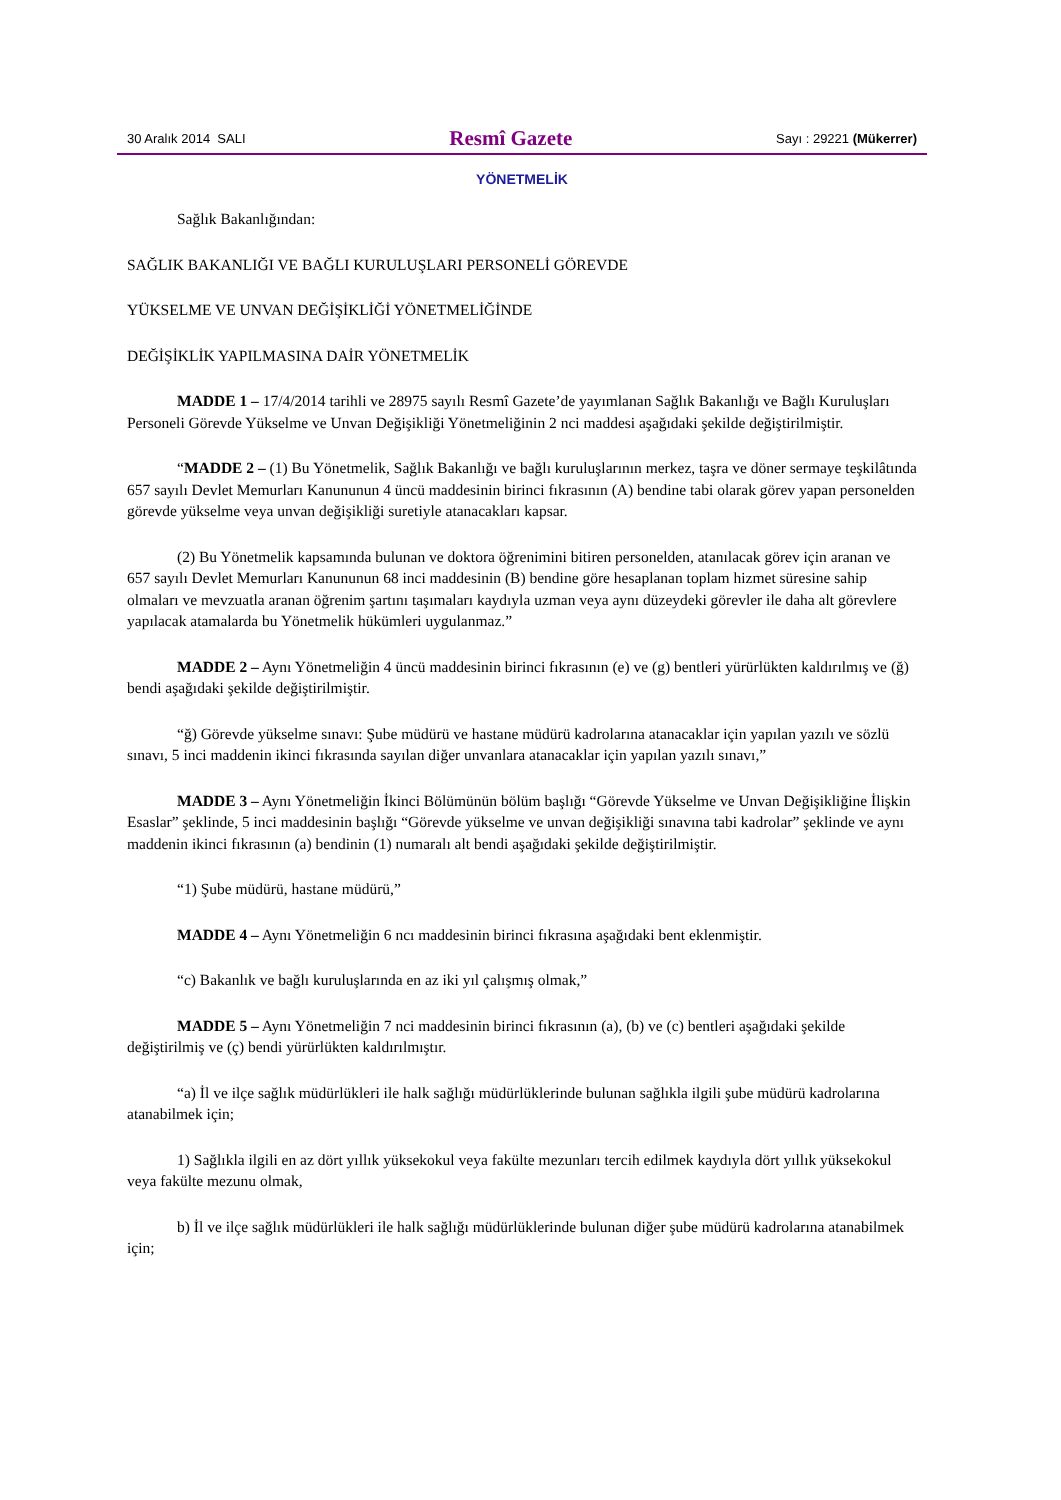30 Aralık 2014 SALI Resmî Gazete Sayı : 29221 (Mükerrer)
YÖNETMELİK
Sağlık Bakanlığından:
SAĞLIK BAKANLIĞI VE BAĞLI KURULUŞLARI PERSONELİ GÖREVDE
YÜKSELME VE UNVAN DEĞİŞİKLİĞİ YÖNETMELİĞİNDE
DEĞİŞİKLİK YAPILMASINA DAİR YÖNETMELİK
MADDE 1 – 17/4/2014 tarihli ve 28975 sayılı Resmî Gazete’de yayımlanan Sağlık Bakanlığı ve Bağlı Kuruluşları Personeli Görevde Yükselme ve Unvan Değişikliği Yönetmeliğinin 2 nci maddesi aşağıdaki şekilde değiştirilmiştir.
“MADDE 2 – (1) Bu Yönetmelik, Sağlık Bakanlığı ve bağlı kuruluşlarının merkez, taşra ve döner sermaye teşkilâtında 657 sayılı Devlet Memurları Kanununun 4 üncü maddesinin birinci fıkrasının (A) bendine tabi olarak görev yapan personelden görevde yükselme veya unvan değişikliği suretiyle atanacakları kapsar.
(2) Bu Yönetmelik kapsamında bulunan ve doktora öğrenimini bitiren personelden, atanılacak görev için aranan ve 657 sayılı Devlet Memurları Kanununun 68 inci maddesinin (B) bendine göre hesaplanan toplam hizmet süresine sahip olmaları ve mevzuatla aranan öğrenim şartını taşımaları kaydıyla uzman veya aynı düzeydeki görevler ile daha alt görevlere yapılacak atamalarda bu Yönetmelik hükümleri uygulanmaz.”
MADDE 2 – Aynı Yönetmeliğin 4 üncü maddesinin birinci fıkrasının (e) ve (g) bentleri yürürlükten kaldırılmış ve (ğ) bendi aşağıdaki şekilde değiştirilmiştir.
“ğ) Görevde yükselme sınavı: Şube müdürü ve hastane müdürü kadrolarına atanacaklar için yapılan yazılı ve sözlü sınavı, 5 inci maddenin ikinci fıkrasında sayılan diğer unvanlara atanacaklar için yapılan yazılı sınavı,”
MADDE 3 – Aynı Yönetmeliğin İkinci Bölümünün bölüm başlığı “Görevde Yükselme ve Unvan Değişikliğine İlişkin Esaslar” şeklinde, 5 inci maddesinin başlığı “Görevde yükselme ve unvan değişikliği sınavına tabi kadrolar” şeklinde ve aynı maddenin ikinci fıkrasının (a) bendinin (1) numaralı alt bendi aşağıdaki şekilde değiştirilmiştir.
“1) Şube müdürü, hastane müdürü,”
MADDE 4 – Aynı Yönetmeliğin 6 ncı maddesinin birinci fıkrasına aşağıdaki bent eklenmiştir.
“c) Bakanlık ve bağlı kuruluşlarında en az iki yıl çalışmış olmak,”
MADDE 5 – Aynı Yönetmeliğin 7 nci maddesinin birinci fıkrasının (a), (b) ve (c) bentleri aşağıdaki şekilde değiştirilmiş ve (ç) bendi yürürlükten kaldırılmıştır.
“a) İl ve ilçe sağlık müdürlükleri ile halk sağlığı müdürlüklerinde bulunan sağlıkla ilgili şube müdürü kadrolarına atanabilmek için;
1) Sağlıkla ilgili en az dört yıllık yüksekokul veya fakülte mezunları tercih edilmek kaydıyla dört yıllık yüksekokul veya fakülte mezunu olmak,
b) İl ve ilçe sağlık müdürlükleri ile halk sağlığı müdürlüklerinde bulunan diğer şube müdürü kadrolarına atanabilmek için;